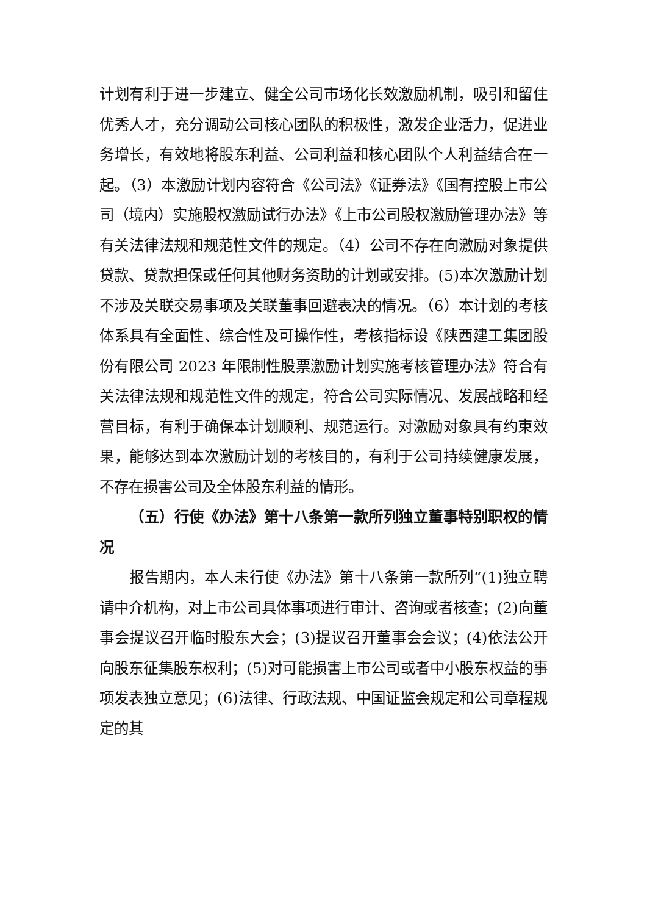计划有利于进一步建立、健全公司市场化长效激励机制，吸引和留住优秀人才，充分调动公司核心团队的积极性，激发企业活力，促进业务增长，有效地将股东利益、公司利益和核心团队个人利益结合在一起。（3）本激励计划内容符合《公司法》《证券法》《国有控股上市公司（境内）实施股权激励试行办法》《上市公司股权激励管理办法》等有关法律法规和规范性文件的规定。（4）公司不存在向激励对象提供贷款、贷款担保或任何其他财务资助的计划或安排。(5)本次激励计划不涉及关联交易事项及关联董事回避表决的情况。（6）本计划的考核体系具有全面性、综合性及可操作性，考核指标设《陕西建工集团股份有限公司 2023 年限制性股票激励计划实施考核管理办法》符合有关法律法规和规范性文件的规定，符合公司实际情况、发展战略和经营目标，有利于确保本计划顺利、规范运行。对激励对象具有约束效果，能够达到本次激励计划的考核目的，有利于公司持续健康发展，不存在损害公司及全体股东利益的情形。
（五）行使《办法》第十八条第一款所列独立董事特别职权的情况
报告期内，本人未行使《办法》第十八条第一款所列“(1)独立聘请中介机构，对上市公司具体事项进行审计、咨询或者核查；(2)向董事会提议召开临时股东大会；(3)提议召开董事会会议；(4)依法公开向股东征集股东权利；(5)对可能损害上市公司或者中小股东权益的事项发表独立意见；(6)法律、行政法规、中国证监会规定和公司章程规定的其